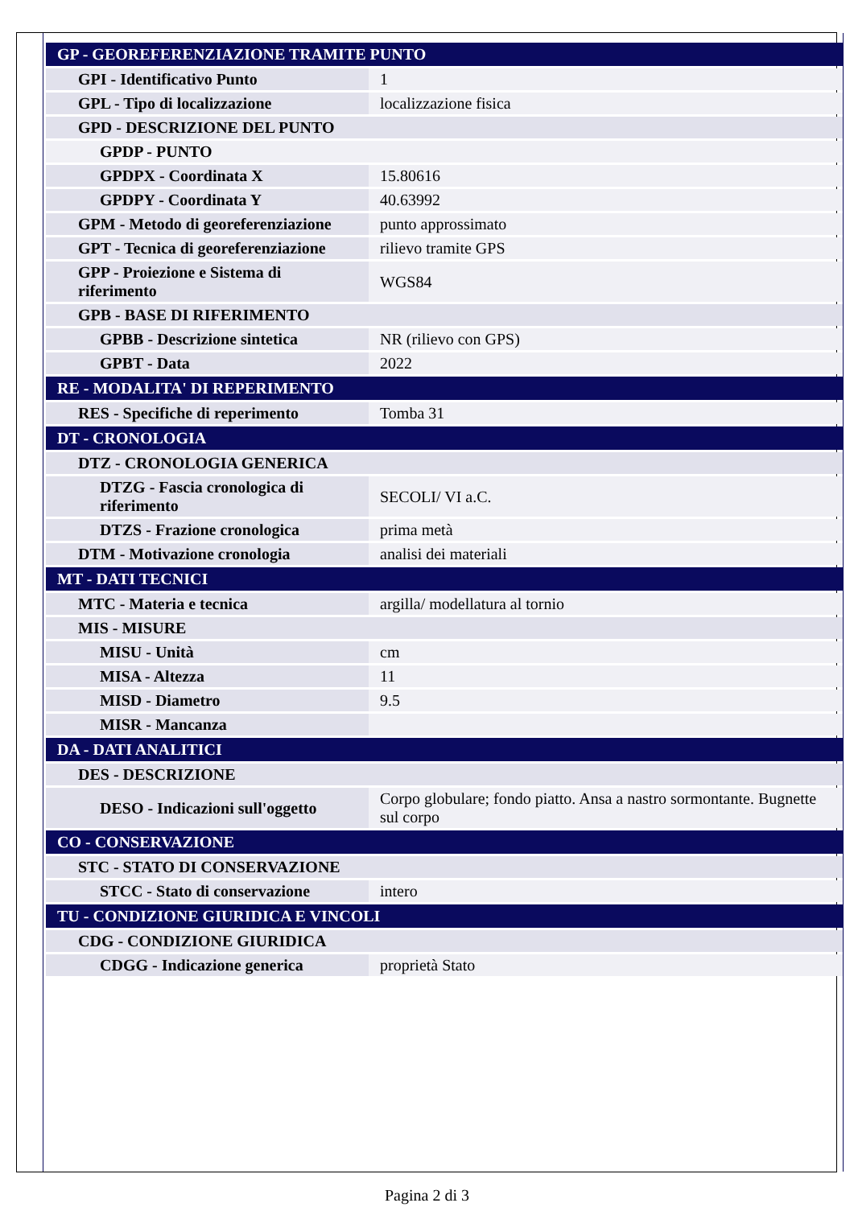| GP - GEOREFERENZIAZIONE TRAMITE PUNTO | |
| GPI - Identificativo Punto | 1 |
| GPL - Tipo di localizzazione | localizzazione fisica |
| GPD - DESCRIZIONE DEL PUNTO | |
| GPDP - PUNTO | |
| GPDPX - Coordinata X | 15.80616 |
| GPDPY - Coordinata Y | 40.63992 |
| GPM - Metodo di georeferenziazione | punto approssimato |
| GPT - Tecnica di georeferenziazione | rilievo tramite GPS |
| GPP - Proiezione e Sistema di riferimento | WGS84 |
| GPB - BASE DI RIFERIMENTO | |
| GPBB - Descrizione sintetica | NR (rilievo con GPS) |
| GPBT - Data | 2022 |
| RE - MODALITA' DI REPERIMENTO | |
| RES - Specifiche di reperimento | Tomba 31 |
| DT - CRONOLOGIA | |
| DTZ - CRONOLOGIA GENERICA | |
| DTZG - Fascia cronologica di riferimento | SECOLI/ VI a.C. |
| DTZS - Frazione cronologica | prima metà |
| DTM - Motivazione cronologia | analisi dei materiali |
| MT - DATI TECNICI | |
| MTC - Materia e tecnica | argilla/ modellatura al tornio |
| MIS - MISURE | |
| MISU - Unità | cm |
| MISA - Altezza | 11 |
| MISD - Diametro | 9.5 |
| MISR - Mancanza | |
| DA - DATI ANALITICI | |
| DES - DESCRIZIONE | |
| DESO - Indicazioni sull'oggetto | Corpo globulare; fondo piatto. Ansa a nastro sormontante. Bugnette sul corpo |
| CO - CONSERVAZIONE | |
| STC - STATO DI CONSERVAZIONE | |
| STCC - Stato di conservazione | intero |
| TU - CONDIZIONE GIURIDICA E VINCOLI | |
| CDG - CONDIZIONE GIURIDICA | |
| CDGG - Indicazione generica | proprietà Stato |
Pagina 2 di 3